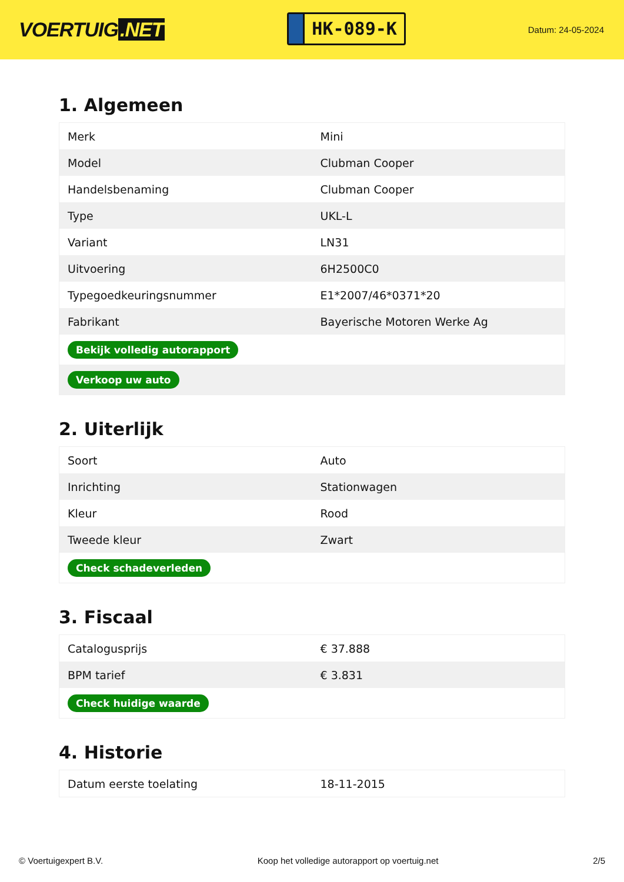VOERTUIG.NET
HK-089-K
Datum: 24-05-2024
1. Algemeen
| Merk | Mini |
| Model | Clubman Cooper |
| Handelsbenaming | Clubman Cooper |
| Type | UKL-L |
| Variant | LN31 |
| Uitvoering | 6H2500C0 |
| Typegoedkeuringsnummer | E1*2007/46*0371*20 |
| Fabrikant | Bayerische Motoren Werke Ag |
| Bekijk volledig autorapport | |
| Verkoop uw auto | |
2. Uiterlijk
| Soort | Auto |
| Inrichting | Stationwagen |
| Kleur | Rood |
| Tweede kleur | Zwart |
| Check schadeverleden | |
3. Fiscaal
| Catalogusprijs | € 37.888 |
| BPM tarief | € 3.831 |
| Check huidige waarde | |
4. Historie
| Datum eerste toelating | 18-11-2015 |
© Voertuigexpert B.V. Koop het volledige autorapport op voertuig.net 2/5